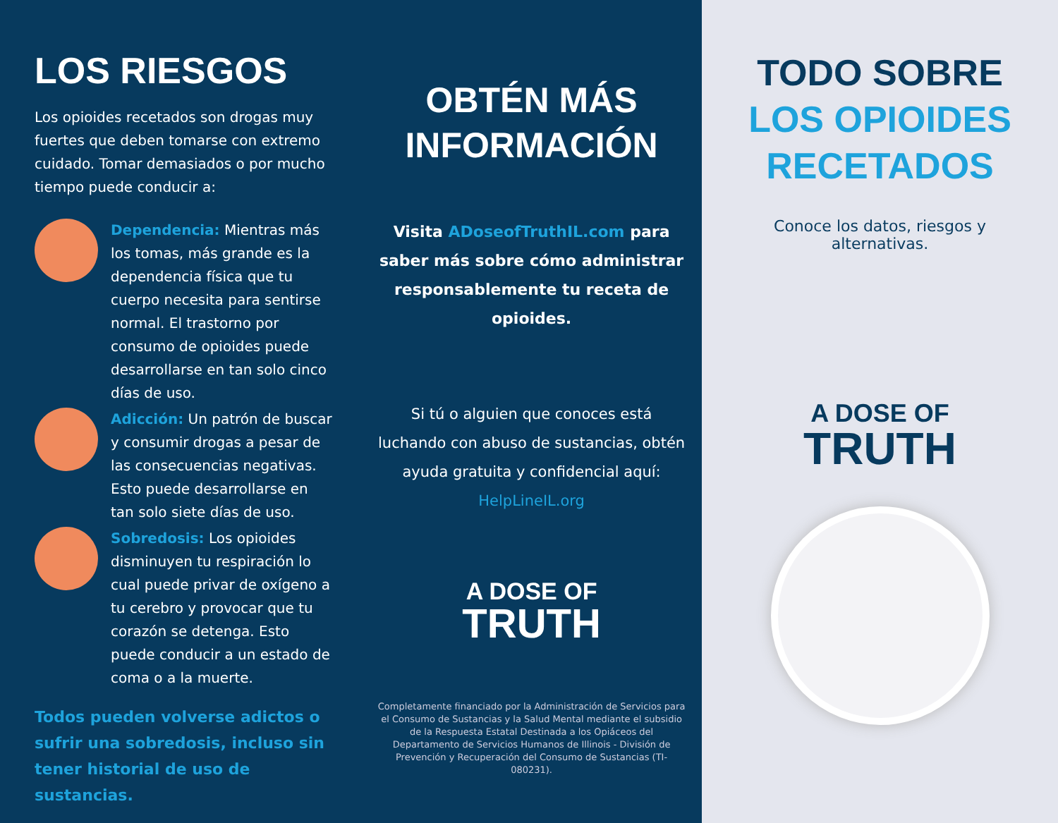LOS RIESGOS
Los opioides recetados son drogas muy fuertes que deben tomarse con extremo cuidado. Tomar demasiados o por mucho tiempo puede conducir a:
Dependencia: Mientras más los tomas, más grande es la dependencia física que tu cuerpo necesita para sentirse normal. El trastorno por consumo de opioides puede desarrollarse en tan solo cinco días de uso.
Adicción: Un patrón de buscar y consumir drogas a pesar de las consecuencias negativas. Esto puede desarrollarse en tan solo siete días de uso.
Sobredosis: Los opioides disminuyen tu respiración lo cual puede privar de oxígeno a tu cerebro y provocar que tu corazón se detenga. Esto puede conducir a un estado de coma o a la muerte.
Todos pueden volverse adictos o sufrir una sobredosis, incluso sin tener historial de uso de sustancias.
OBTÉN MÁS INFORMACIÓN
Visita ADoseofTruthIL.com para saber más sobre cómo administrar responsablemente tu receta de opioides.
Si tú o alguien que conoces está luchando con abuso de sustancias, obtén ayuda gratuita y confidencial aquí: HelpLineIL.org
A DOSE OF
TRUTH
Completamente financiado por la Administración de Servicios para el Consumo de Sustancias y la Salud Mental mediante el subsidio de la Respuesta Estatal Destinada a los Opiáceos del Departamento de Servicios Humanos de Illinois - División de Prevención y Recuperación del Consumo de Sustancias (TI-080231).
TODO SOBRE
LOS OPIOIDES
RECETADOS
Conoce los datos, riesgos y alternativas.
A DOSE OF
TRUTH